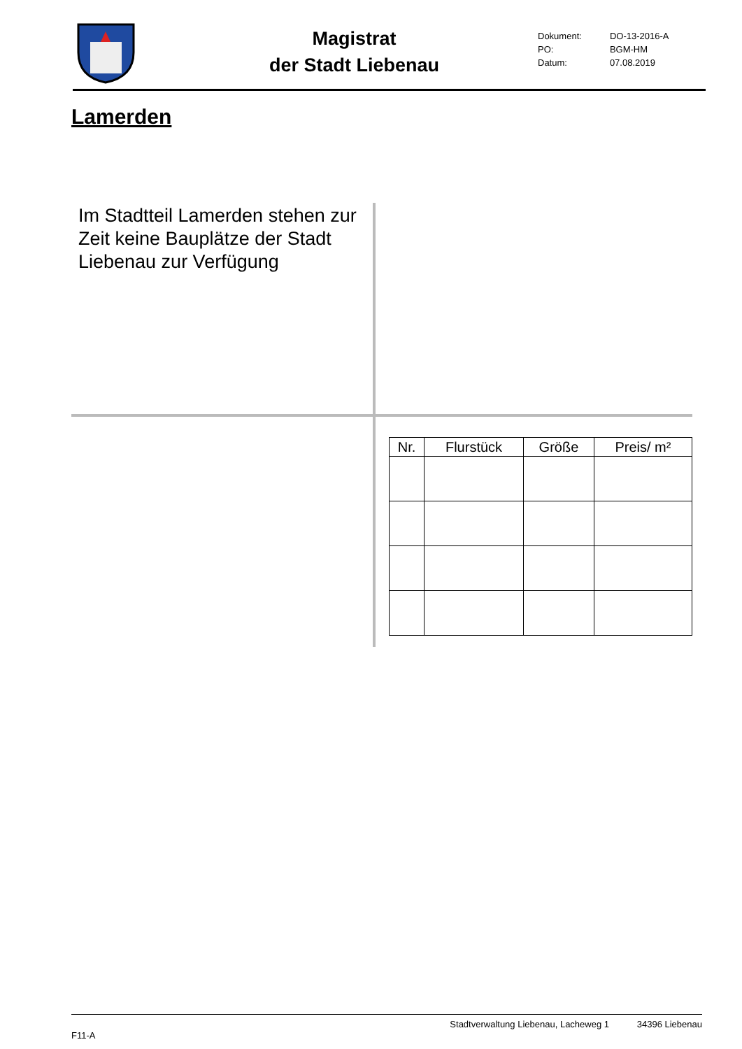Magistrat
der Stadt Liebenau
| Dokument: | DO-13-2016-A |
| PO: | BGM-HM |
| Datum: | 07.08.2019 |
Lamerden
Im Stadtteil Lamerden stehen zur Zeit keine Bauplätze der Stadt Liebenau zur Verfügung
| Nr. | Flurstück | Größe | Preis/ m² |
| --- | --- | --- | --- |
F11-A Stadtverwaltung Liebenau, Lacheweg 1 34396 Liebenau